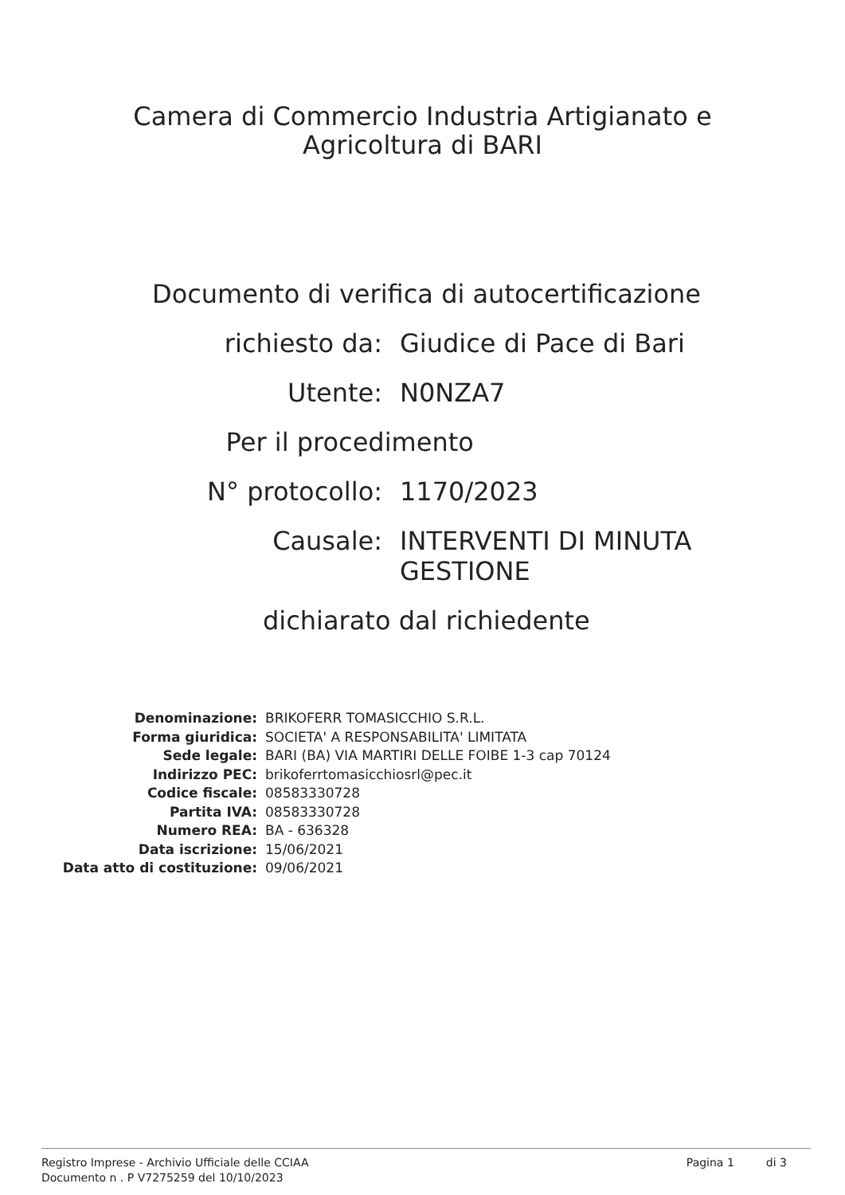Camera di Commercio Industria Artigianato e
Agricoltura di BARI
Documento di verifica di autocertificazione
| richiesto da: | Giudice di Pace di Bari |
| Utente: | N0NZA7 |
| Per il procedimento | |
| N° protocollo: | 1170/2023 |
| Causale: | INTERVENTI DI MINUTA GESTIONE |
| dichiarato dal richiedente | |
| Denominazione: | BRIKOFERR TOMASICCHIO S.R.L. |
| Forma giuridica: | SOCIETA' A RESPONSABILITA' LIMITATA |
| Sede legale: | BARI (BA) VIA MARTIRI DELLE FOIBE 1-3 cap 70124 |
| Indirizzo PEC: | brikoferrtomasicchiosrl@pec.it |
| Codice fiscale: | 08583330728 |
| Partita IVA: | 08583330728 |
| Numero REA: | BA - 636328 |
| Data iscrizione: | 15/06/2021 |
| Data atto di costituzione: | 09/06/2021 |
Registro Imprese - Archivio Ufficiale delle CCIAA
Documento n . P V7275259 del 10/10/2023
Pagina 1 di 3